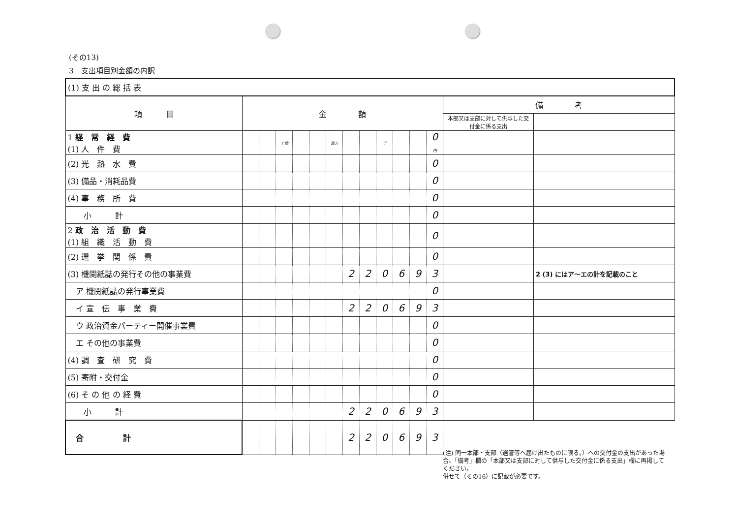(その13)
3　支出項目別金額の内訳
| (1) 支 出 の 総 括 表 | | | | | | | | | | | | | | |
| 項 目 | 金 額 | | | | | | | | | | | | 備 考 | |
| | | | | | | | | | | | | | 本部又は支部に対して供与した交付金に係る支出 | |
| 1 経 常 経 費 (1) 人 件 費 | | | 十億 | | | 百万 | | | 千 | | | 0 円 | | |
| (2) 光 熱 水 費 | | | | | | | | | | | | 0 | | |
| (3) 備品・消耗品費 | | | | | | | | | | | | 0 | | |
| (4) 事 務 所 費 | | | | | | | | | | | | 0 | | |
| 小 計 | | | | | | | | | | | | 0 | | |
| 2 政 治 活 動 費 (1) 組 織 活 動 費 | | | | | | | | | | | | 0 | | |
| (2) 選 挙 関 係 費 | | | | | | | | | | | | 0 | | |
| (3) 機関紙誌の発行その他の事業費 | | | | | | | 2 | 2 | 0 | 6 | 9 | 3 | | 2 (3) にはア～エの計を記載のこと |
| ア 機関紙誌の発行事業費 | | | | | | | | | | | | 0 | | |
| イ 宣 伝 事 業 費 | | | | | | | 2 | 2 | 0 | 6 | 9 | 3 | | |
| ウ 政治資金パーティー開催事業費 | | | | | | | | | | | | 0 | | |
| エ その他の事業費 | | | | | | | | | | | | 0 | | |
| (4) 調 査 研 究 費 | | | | | | | | | | | | 0 | | |
| (5) 寄附・交付金 | | | | | | | | | | | | 0 | | |
| (6) そ の 他 の 経 費 | | | | | | | | | | | | 0 | | |
| 小 計 | | | | | | | 2 | 2 | 0 | 6 | 9 | 3 | | |
| 合 計 | | | | | | | 2 | 2 | 0 | 6 | 9 | 3 | | |
(注) 同一本部・支部（選管等へ届け出たものに限る。）への交付金の支出があった場合、「備考」欄の「本部又は支部に対して供与した交付金に係る支出」欄に再掲してください。
併せて（その16）に記載が必要です。